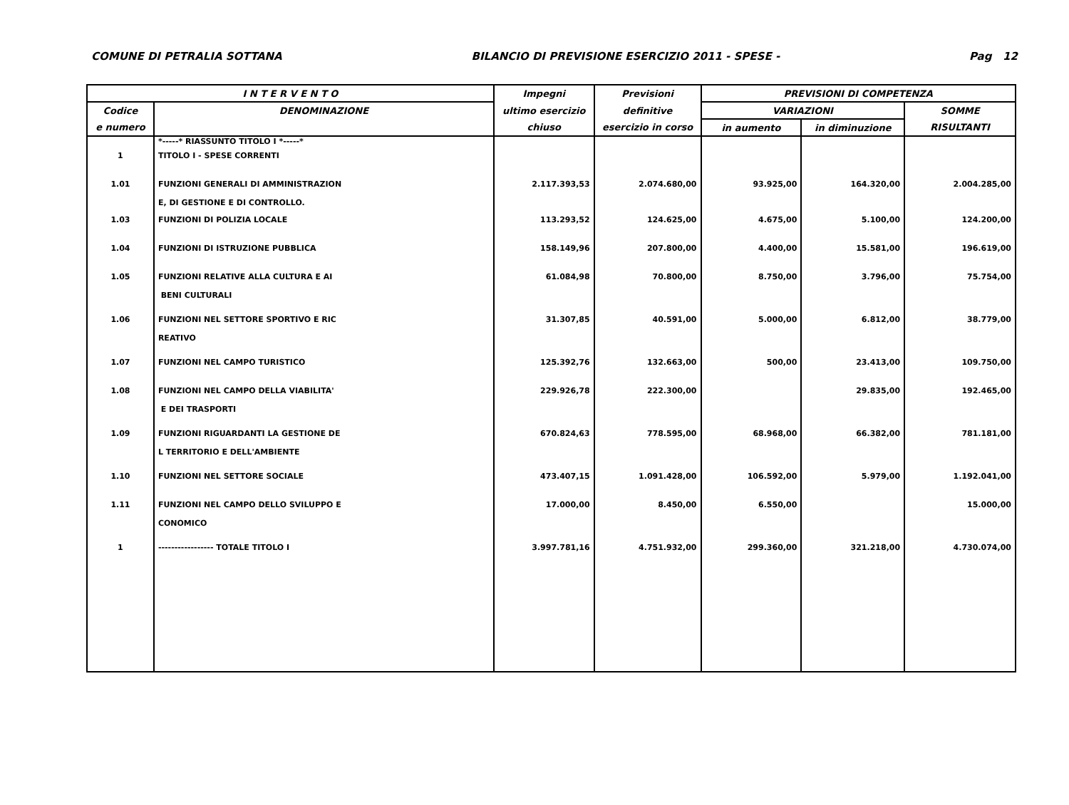COMUNE DI PETRALIA SOTTANA BILANCIO DI PREVISIONE ESERCIZIO 2011 - SPESE - Pag 12
| I N T E R V E N T O | | Impegni | Previsioni | PREVISIONI DI COMPETENZA | | |
| --- | --- | --- | --- | --- | --- | --- |
| Codice | DENOMINAZIONE | ultimo esercizio | definitive | VARIAZIONI | | SOMME |
| e numero | | chiuso | esercizio in corso | in aumento | in diminuzione | RISULTANTI |
| | *-----* RIASSUNTO TITOLO I *-----* | | | | | |
| 1 | TITOLO I - SPESE CORRENTI | | | | | |
| 1.01 | FUNZIONI GENERALI DI AMMINISTRAZION E, DI GESTIONE E DI CONTROLLO. | 2.117.393,53 | 2.074.680,00 | 93.925,00 | 164.320,00 | 2.004.285,00 |
| 1.03 | FUNZIONI DI POLIZIA LOCALE | 113.293,52 | 124.625,00 | 4.675,00 | 5.100,00 | 124.200,00 |
| 1.04 | FUNZIONI DI ISTRUZIONE PUBBLICA | 158.149,96 | 207.800,00 | 4.400,00 | 15.581,00 | 196.619,00 |
| 1.05 | FUNZIONI RELATIVE ALLA CULTURA E AI BENI CULTURALI | 61.084,98 | 70.800,00 | 8.750,00 | 3.796,00 | 75.754,00 |
| 1.06 | FUNZIONI NEL SETTORE SPORTIVO E RIC REATIVO | 31.307,85 | 40.591,00 | 5.000,00 | 6.812,00 | 38.779,00 |
| 1.07 | FUNZIONI NEL CAMPO TURISTICO | 125.392,76 | 132.663,00 | 500,00 | 23.413,00 | 109.750,00 |
| 1.08 | FUNZIONI NEL CAMPO DELLA VIABILITA' E DEI TRASPORTI | 229.926,78 | 222.300,00 | | 29.835,00 | 192.465,00 |
| 1.09 | FUNZIONI RIGUARDANTI LA GESTIONE DE L TERRITORIO E DELL'AMBIENTE | 670.824,63 | 778.595,00 | 68.968,00 | 66.382,00 | 781.181,00 |
| 1.10 | FUNZIONI NEL SETTORE SOCIALE | 473.407,15 | 1.091.428,00 | 106.592,00 | 5.979,00 | 1.192.041,00 |
| 1.11 | FUNZIONI NEL CAMPO DELLO SVILUPPO E CONOMICO | 17.000,00 | 8.450,00 | 6.550,00 | | 15.000,00 |
| 1 | ----------------- TOTALE TITOLO I | 3.997.781,16 | 4.751.932,00 | 299.360,00 | 321.218,00 | 4.730.074,00 |